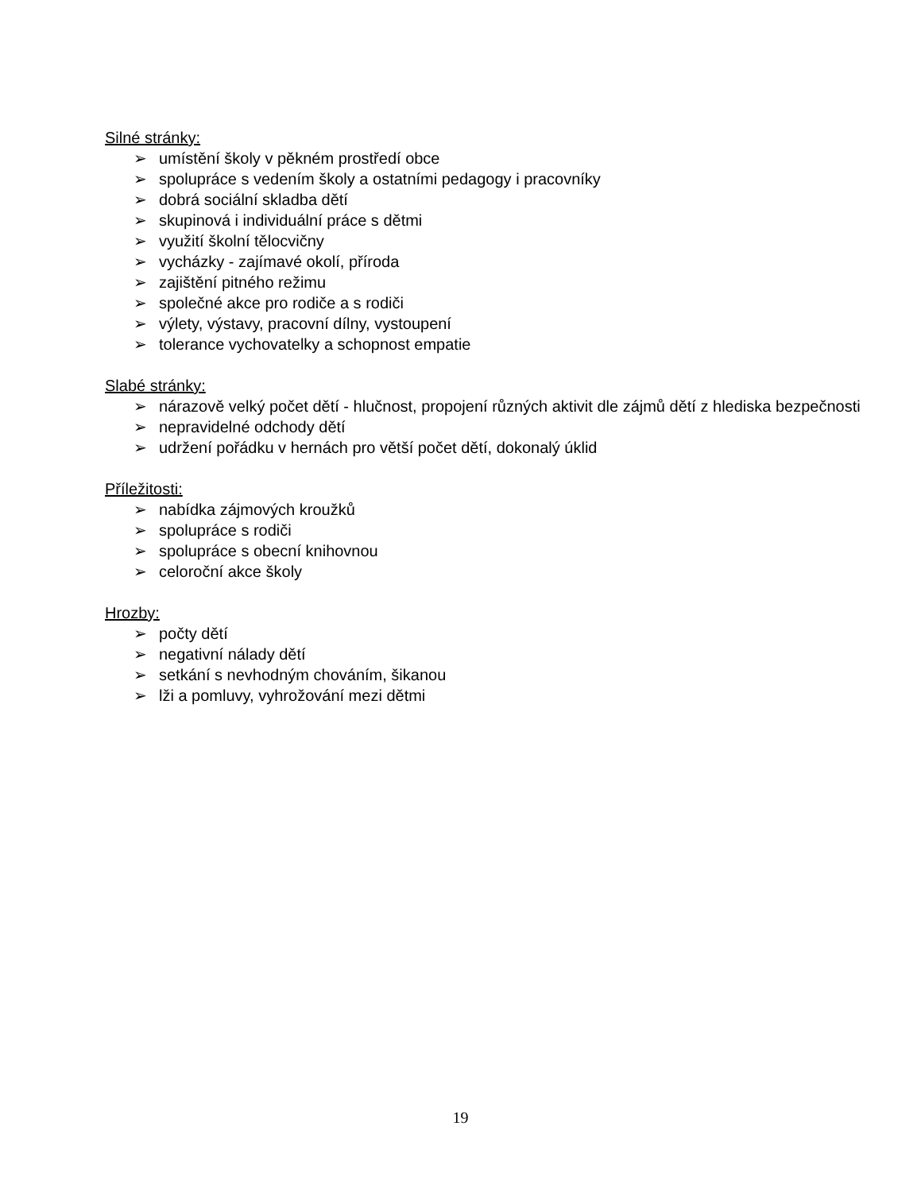Silné stránky:
➢ umístění školy v pěkném prostředí obce
➢ spolupráce s vedením školy a ostatními pedagogy i pracovníky
➢ dobrá sociální skladba dětí
➢ skupinová i individuální práce s dětmi
➢ využití školní tělocvičny
➢ vycházky - zajímavé okolí, příroda
➢ zajištění pitného režimu
➢ společné akce pro rodiče a s rodiči
➢ výlety, výstavy, pracovní dílny, vystoupení
➢ tolerance vychovatelky a schopnost empatie
Slabé stránky:
➢ nárazově velký počet dětí - hlučnost, propojení různých aktivit dle zájmů dětí z hlediska bezpečnosti
➢ nepravidelné odchody dětí
➢ udržení pořádku v hernách pro větší počet dětí, dokonalý úklid
Příležitosti:
➢ nabídka zájmových kroužků
➢ spolupráce s rodiči
➢ spolupráce s obecní knihovnou
➢ celoroční akce školy
Hrozby:
➢ počty dětí
➢ negativní nálady dětí
➢ setkání s nevhodným chováním, šikanou
➢ lži a pomluvy, vyhrožování mezi dětmi
19